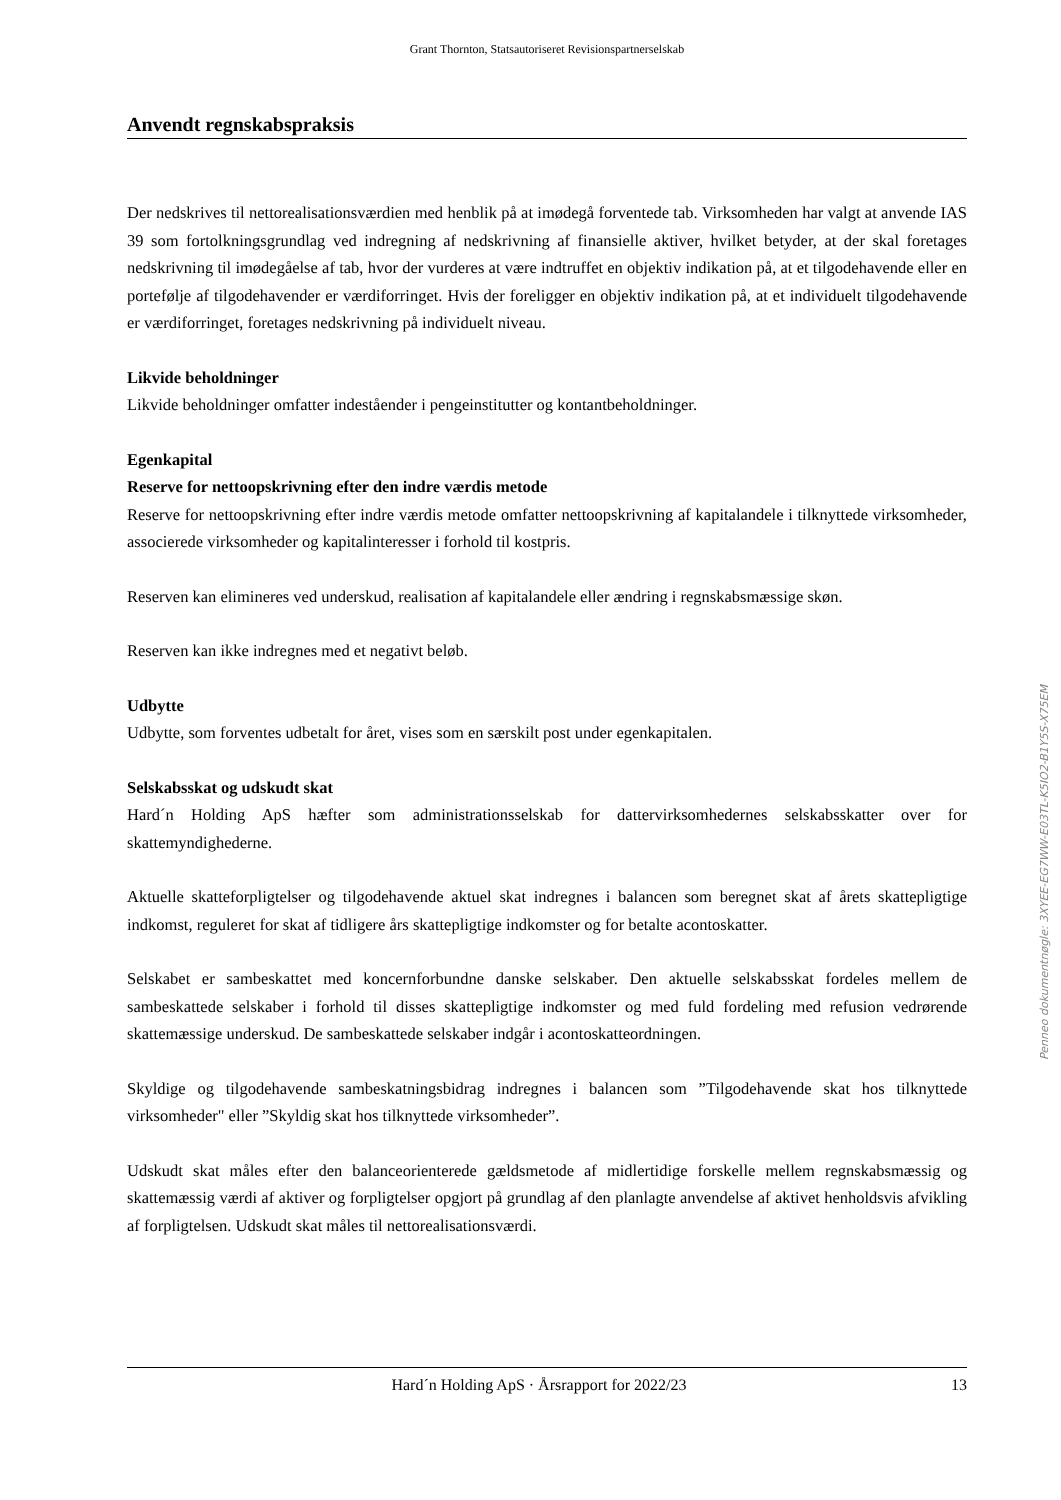Grant Thornton, Statsautoriseret Revisionspartnerselskab
Anvendt regnskabspraksis
Der nedskrives til nettorealisationsværdien med henblik på at imødegå forventede tab. Virksomheden har valgt at anvende IAS 39 som fortolkningsgrundlag ved indregning af nedskrivning af finansielle aktiver, hvilket betyder, at der skal foretages nedskrivning til imødegåelse af tab, hvor der vurderes at være indtruffet en objektiv indikation på, at et tilgodehavende eller en portefølje af tilgodehavender er værdiforringet. Hvis der foreligger en objektiv indikation på, at et individuelt tilgodehavende er værdiforringet, foretages nedskrivning på individuelt niveau.
Likvide beholdninger
Likvide beholdninger omfatter indeståender i pengeinstitutter og kontantbeholdninger.
Egenkapital
Reserve for nettoopskrivning efter den indre værdis metode
Reserve for nettoopskrivning efter indre værdis metode omfatter nettoopskrivning af kapitalandele i tilknyttede virksomheder, associerede virksomheder og kapitalinteresser i forhold til kostpris.
Reserven kan elimineres ved underskud, realisation af kapitalandele eller ændring i regnskabsmæssige skøn.
Reserven kan ikke indregnes med et negativt beløb.
Udbytte
Udbytte, som forventes udbetalt for året, vises som en særskilt post under egenkapitalen.
Selskabsskat og udskudt skat
Hard´n Holding ApS hæfter som administrationsselskab for dattervirksomhedernes selskabsskatter over for skattemyndighederne.
Aktuelle skatteforpligtelser og tilgodehavende aktuel skat indregnes i balancen som beregnet skat af årets skattepligtige indkomst, reguleret for skat af tidligere års skattepligtige indkomster og for betalte acontoskatter.
Selskabet er sambeskattet med koncernforbundne danske selskaber. Den aktuelle selskabsskat fordeles mellem de sambeskattede selskaber i forhold til disses skattepligtige indkomster og med fuld fordeling med refusion vedrørende skattemæssige underskud. De sambeskattede selskaber indgår i acontoskatteordningen.
Skyldige og tilgodehavende sambeskatningsbidrag indregnes i balancen som ”Tilgodehavende skat hos tilknyttede virksomheder" eller ”Skyldig skat hos tilknyttede virksomheder”.
Udskudt skat måles efter den balanceorienterede gældsmetode af midlertidige forskelle mellem regnskabsmæssig og skattemæssig værdi af aktiver og forpligtelser opgjort på grundlag af den planlagte anvendelse af aktivet henholdsvis afvikling af forpligtelsen. Udskudt skat måles til nettorealisationsværdi.
Hard´n Holding ApS · Årsrapport for 2022/23 13
Penneo dokumentnøgle: 3XYEE-EG7WW-E03TL-K5IO2-B1Y5S-X75EM